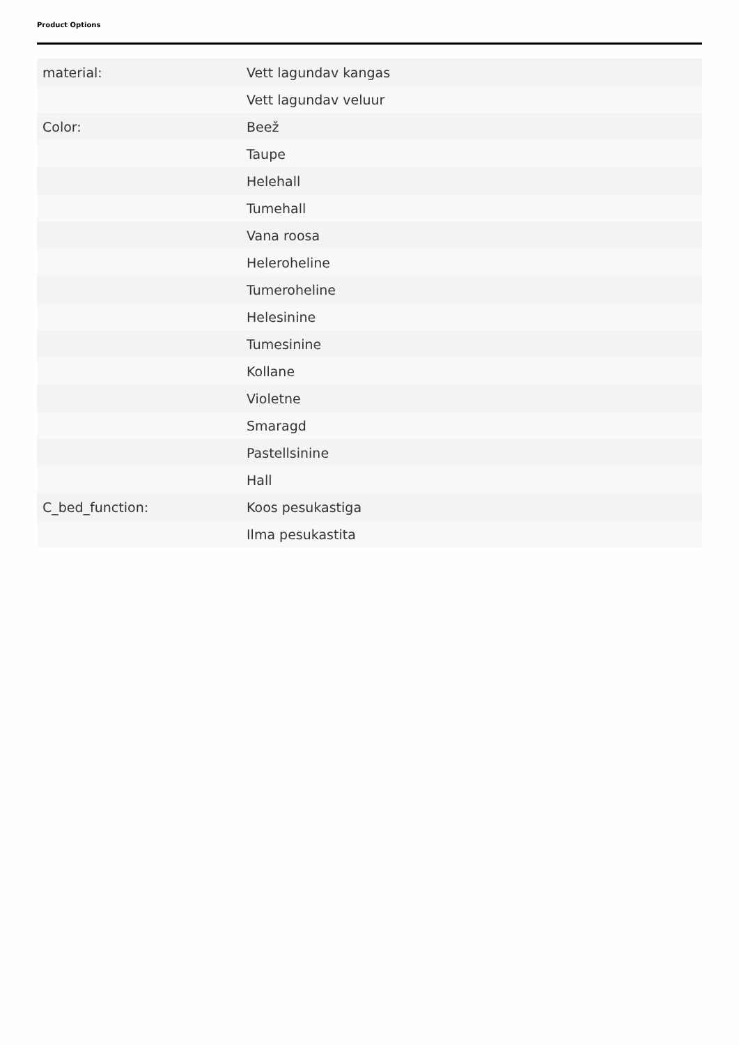Product Options
| material: | Vett lagundav kangas |
| | Vett lagundav veluur |
| Color: | Beež |
| | Taupe |
| | Helehall |
| | Tumehall |
| | Vana roosa |
| | Heleroheline |
| | Tumeroheline |
| | Helesinine |
| | Tumesinine |
| | Kollane |
| | Violetne |
| | Smaragd |
| | Pastellsinine |
| | Hall |
| C_bed_function: | Koos pesukastiga |
| | Ilma pesukastita |